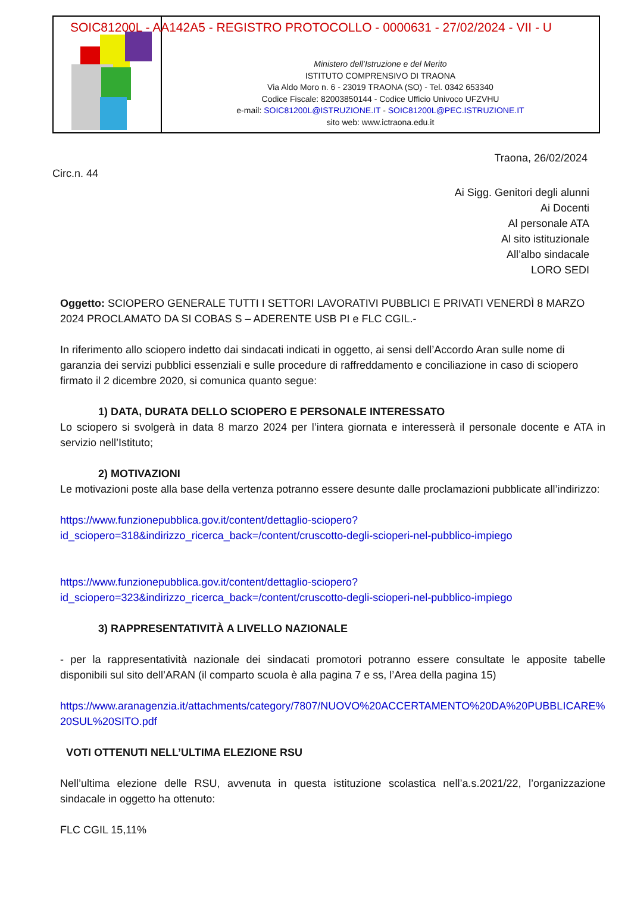Ministero dell’Istruzione e del Merito
ISTITUTO COMPRENSIVO DI TRAONA
Via Aldo Moro n. 6 - 23019 TRAONA (SO) - Tel. 0342 653340
Codice Fiscale: 82003850144 - Codice Ufficio Univoco UFZVHU
e-mail: SOIC81200L@ISTRUZIONE.IT - SOIC81200L@PEC.ISTRUZIONE.IT
sito web: www.ictraona.edu.it
SOIC81200L - AA142A5 - REGISTRO PROTOCOLLO - 0000631 - 27/02/2024 - VII - U
Traona, 26/02/2024
Circ.n. 44
Ai Sigg. Genitori degli alunni
Ai Docenti
Al personale ATA
Al sito istituzionale
All’albo sindacale
LORO SEDI
Oggetto: SCIOPERO GENERALE TUTTI I SETTORI LAVORATIVI PUBBLICI E PRIVATI VENERDÌ 8 MARZO 2024 PROCLAMATO DA SI COBAS S – ADERENTE USB PI e FLC CGIL.-
In riferimento allo sciopero indetto dai sindacati indicati in oggetto, ai sensi dell’Accordo Aran sulle nome di garanzia dei servizi pubblici essenziali e sulle procedure di raffreddamento e conciliazione in caso di sciopero firmato il 2 dicembre 2020, si comunica quanto segue:
1) DATA, DURATA DELLO SCIOPERO E PERSONALE INTERESSATO
Lo sciopero si svolgerà in data 8 marzo 2024 per l’intera giornata e interesserà il personale docente e ATA in servizio nell’Istituto;
2) MOTIVAZIONI
Le motivazioni poste alla base della vertenza potranno essere desunte dalle proclamazioni pubblicate all’indirizzo:
https://www.funzionepubblica.gov.it/content/dettaglio-sciopero?id_sciopero=318&indirizzo_ricerca_back=/content/cruscotto-degli-scioperi-nel-pubblico-impiego
https://www.funzionepubblica.gov.it/content/dettaglio-sciopero?id_sciopero=323&indirizzo_ricerca_back=/content/cruscotto-degli-scioperi-nel-pubblico-impiego
3) RAPPRESENTATIVITÀ A LIVELLO NAZIONALE
- per la rappresentatività nazionale dei sindacati promotori potranno essere consultate le apposite tabelle disponibili sul sito dell’ARAN (il comparto scuola è alla pagina 7 e ss, l’Area della pagina 15)
https://www.aranagenzia.it/attachments/category/7807/NUOVO%20ACCERTAMENTO%20DA%20PUBBLICARE%20SUL%20SITO.pdf
VOTI OTTENUTI NELL’ULTIMA ELEZIONE RSU
Nell’ultima elezione delle RSU, avvenuta in questa istituzione scolastica nell’a.s.2021/22, l’organizzazione sindacale in oggetto ha ottenuto:
FLC CGIL 15,11%